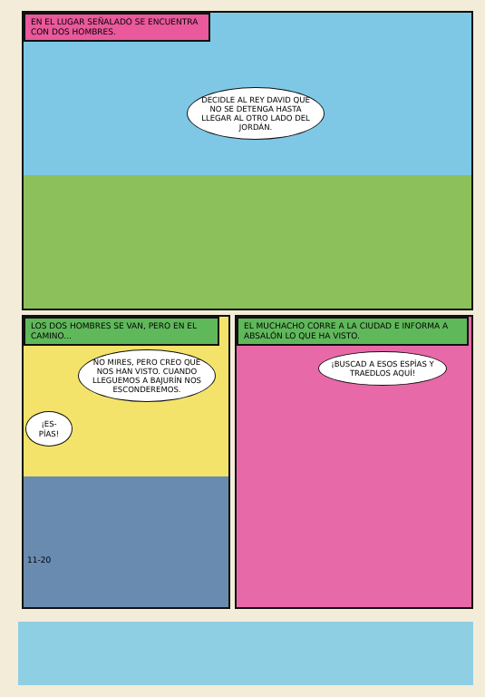EN EL LUGAR SEÑALADO SE ENCUENTRA CON DOS HOMBRES.
DECIDLE AL REY DAVID QUE NO SE DETENGA HASTA LLEGAR AL OTRO LADO DEL JORDÁN.
LOS DOS HOMBRES SE VAN, PERO EN EL CAMINO...
NO MIRES, PERO CREO QUE NOS HAN VISTO. CUANDO LLEGUEMOS A BAJURÍN NOS ESCONDEREMOS.
¡ES-PÍAS!
11-20
EL MUCHACHO CORRE A LA CIUDAD E INFORMA A ABSALÓN LO QUE HA VISTO.
¡BUSCAD A ESOS ESPÍAS Y TRAEDLOS AQUÍ!